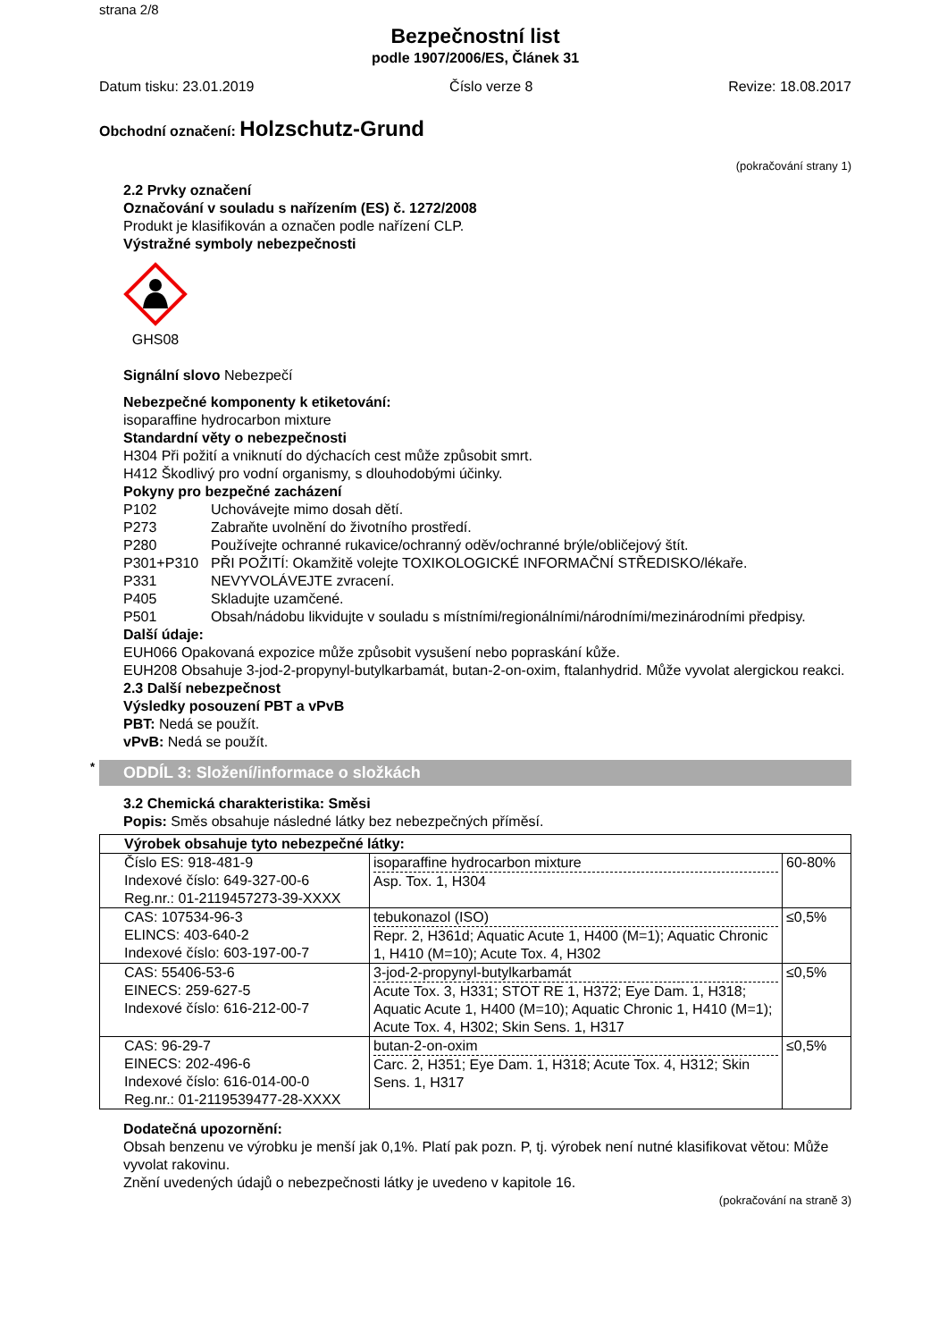strana 2/8
Bezpečnostní list
podle 1907/2006/ES, Článek 31
Datum tisku: 23.01.2019 Číslo verze 8 Revize: 18.08.2017
Obchodní označení: Holzschutz-Grund
(pokračování strany 1)
2.2 Prvky označení
Označování v souladu s nařízením (ES) č. 1272/2008
Produkt je klasifikován a označen podle nařízení CLP.
Výstražné symboly nebezpečnosti
GHS08
Signální slovo Nebezpečí
Nebezpečné komponenty k etiketování:
isoparaffine hydrocarbon mixture
Standardní věty o nebezpečnosti
H304 Při požití a vniknutí do dýchacích cest může způsobit smrt.
H412 Škodlivý pro vodní organismy, s dlouhodobými účinky.
Pokyny pro bezpečné zacházení
| P102 | Uchovávejte mimo dosah dětí. |
| P273 | Zabraňte uvolnění do životního prostředí. |
| P280 | Používejte ochranné rukavice/ochranný oděv/ochranné brýle/obličejový štít. |
| P301+P310 | PŘI POŽITÍ: Okamžitě volejte TOXIKOLOGICKÉ INFORMAČNÍ STŘEDISKO/lékaře. |
| P331 | NEVYVOLÁVEJTE zvracení. |
| P405 | Skladujte uzamčené. |
| P501 | Obsah/nádobu likvidujte v souladu s místními/regionálními/národními/mezinárodními předpisy. |
Další údaje:
EUH066 Opakovaná expozice může způsobit vysušení nebo popraskání kůže.
EUH208 Obsahuje 3-jod-2-propynyl-butylkarbamát, butan-2-on-oxim, ftalanhydrid. Může vyvolat alergickou reakci.
2.3 Další nebezpečnost
Výsledky posouzení PBT a vPvB
PBT: Nedá se použít.
vPvB: Nedá se použít.
* ODDÍL 3: Složení/informace o složkách
3.2 Chemická charakteristika: Směsi
Popis: Směs obsahuje následné látky bez nebezpečných příměsí.
| Výrobek obsahuje tyto nebezpečné látky: | | |
| --- | --- | --- |
| Číslo ES: 918-481-9 Indexové číslo: 649-327-00-6 Reg.nr.: 01-2119457273-39-XXXX | isoparaffine hydrocarbon mixture Asp. Tox. 1, H304 | 60-80% |
| CAS: 107534-96-3 ELINCS: 403-640-2 Indexové číslo: 603-197-00-7 | tebukonazol (ISO) Repr. 2, H361d; Aquatic Acute 1, H400 (M=1); Aquatic Chronic 1, H410 (M=10); Acute Tox. 4, H302 | ≤0,5% |
| CAS: 55406-53-6 EINECS: 259-627-5 Indexové číslo: 616-212-00-7 | 3-jod-2-propynyl-butylkarbamát Acute Tox. 3, H331; STOT RE 1, H372; Eye Dam. 1, H318; Aquatic Acute 1, H400 (M=10); Aquatic Chronic 1, H410 (M=1); Acute Tox. 4, H302; Skin Sens. 1, H317 | ≤0,5% |
| CAS: 96-29-7 EINECS: 202-496-6 Indexové číslo: 616-014-00-0 Reg.nr.: 01-2119539477-28-XXXX | butan-2-on-oxim Carc. 2, H351; Eye Dam. 1, H318; Acute Tox. 4, H312; Skin Sens. 1, H317 | ≤0,5% |
Dodatečná upozornění:
Obsah benzenu ve výrobku je menší jak 0,1%. Platí pak pozn. P, tj. výrobek není nutné klasifikovat větou: Může vyvolat rakovinu.
Znění uvedených údajů o nebezpečnosti látky je uvedeno v kapitole 16.
(pokračování na straně 3)